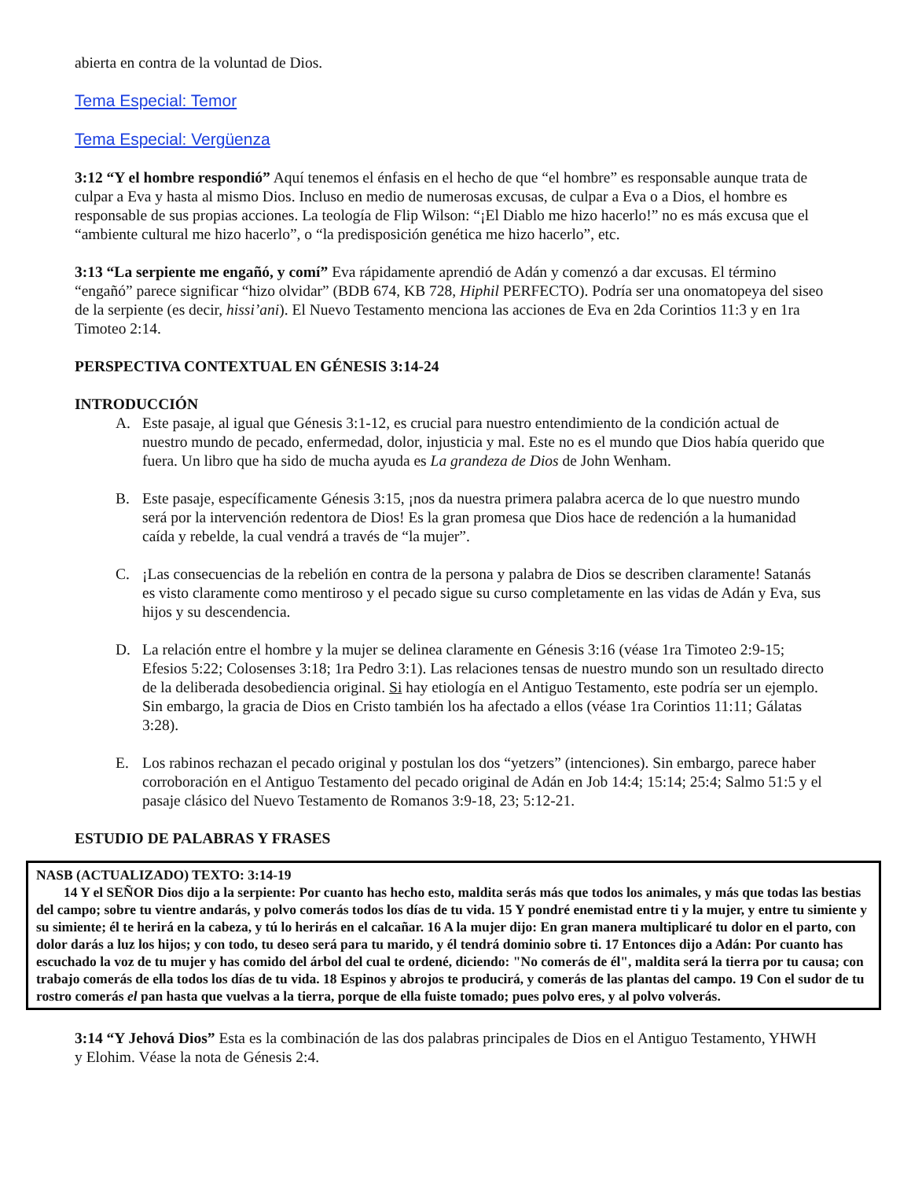abierta en contra de la voluntad de Dios.
Tema Especial: Temor
Tema Especial: Vergüenza
3:12 “Y el hombre respondió” Aquí tenemos el énfasis en el hecho de que “el hombre” es responsable aunque trata de culpar a Eva y hasta al mismo Dios. Incluso en medio de numerosas excusas, de culpar a Eva o a Dios, el hombre es responsable de sus propias acciones. La teología de Flip Wilson: “¡El Diablo me hizo hacerlo!” no es más excusa que el “ambiente cultural me hizo hacerlo”, o “la predisposición genética me hizo hacerlo”, etc.
3:13 “La serpiente me engañó, y comí” Eva rápidamente aprendió de Adán y comenzó a dar excusas. El término “engañó” parece significar “hizo olvidar” (BDB 674, KB 728, Hiphil PERFECTO). Podría ser una onomatopeya del siseo de la serpiente (es decir, hissi’ani). El Nuevo Testamento menciona las acciones de Eva en 2da Corintios 11:3 y en 1ra Timoteo 2:14.
PERSPECTIVA CONTEXTUAL EN GÉNESIS 3:14-24
INTRODUCCIÓN
A. Este pasaje, al igual que Génesis 3:1-12, es crucial para nuestro entendimiento de la condición actual de nuestro mundo de pecado, enfermedad, dolor, injusticia y mal. Este no es el mundo que Dios había querido que fuera. Un libro que ha sido de mucha ayuda es La grandeza de Dios de John Wenham.
B. Este pasaje, específicamente Génesis 3:15, ¡nos da nuestra primera palabra acerca de lo que nuestro mundo será por la intervención redentora de Dios! Es la gran promesa que Dios hace de redención a la humanidad caída y rebelde, la cual vendrá a través de “la mujer”.
C. ¡Las consecuencias de la rebelión en contra de la persona y palabra de Dios se describen claramente! Satanás es visto claramente como mentiroso y el pecado sigue su curso completamente en las vidas de Adán y Eva, sus hijos y su descendencia.
D. La relación entre el hombre y la mujer se delinea claramente en Génesis 3:16 (véase 1ra Timoteo 2:9-15; Efesios 5:22; Colosenses 3:18; 1ra Pedro 3:1). Las relaciones tensas de nuestro mundo son un resultado directo de la deliberada desobediencia original. Si hay etiología en el Antiguo Testamento, este podría ser un ejemplo. Sin embargo, la gracia de Dios en Cristo también los ha afectado a ellos (véase 1ra Corintios 11:11; Gálatas 3:28).
E. Los rabinos rechazan el pecado original y postulan los dos “yetzers” (intenciones). Sin embargo, parece haber corroboración en el Antiguo Testamento del pecado original de Adán en Job 14:4; 15:14; 25:4; Salmo 51:5 y el pasaje clásico del Nuevo Testamento de Romanos 3:9-18, 23; 5:12-21.
ESTUDIO DE PALABRAS Y FRASES
NASB (ACTUALIZADO) TEXTO: 3:14-19
14 Y el SEÑOR Dios dijo a la serpiente: Por cuanto has hecho esto, maldita serás más que todos los animales, y más que todas las bestias del campo; sobre tu vientre andarás, y polvo comerás todos los días de tu vida. 15 Y pondré enemistad entre ti y la mujer, y entre tu simiente y su simiente; él te herirá en la cabeza, y tú lo herirás en el calcañar. 16 A la mujer dijo: En gran manera multiplicaré tu dolor en el parto, con dolor darás a luz los hijos; y con todo, tu deseo será para tu marido, y él tendrá dominio sobre ti. 17 Entonces dijo a Adán: Por cuanto has escuchado la voz de tu mujer y has comido del árbol del cual te ordené, diciendo: "No comerás de él", maldita será la tierra por tu causa; con trabajo comerás de ella todos los días de tu vida. 18 Espinos y abrojos te producirá, y comerás de las plantas del campo. 19 Con el sudor de tu rostro comerás el pan hasta que vuelvas a la tierra, porque de ella fuiste tomado; pues polvo eres, y al polvo volverás.
3:14 “Y Jehová Dios” Esta es la combinación de las dos palabras principales de Dios en el Antiguo Testamento, YHWH y Elohim. Véase la nota de Génesis 2:4.